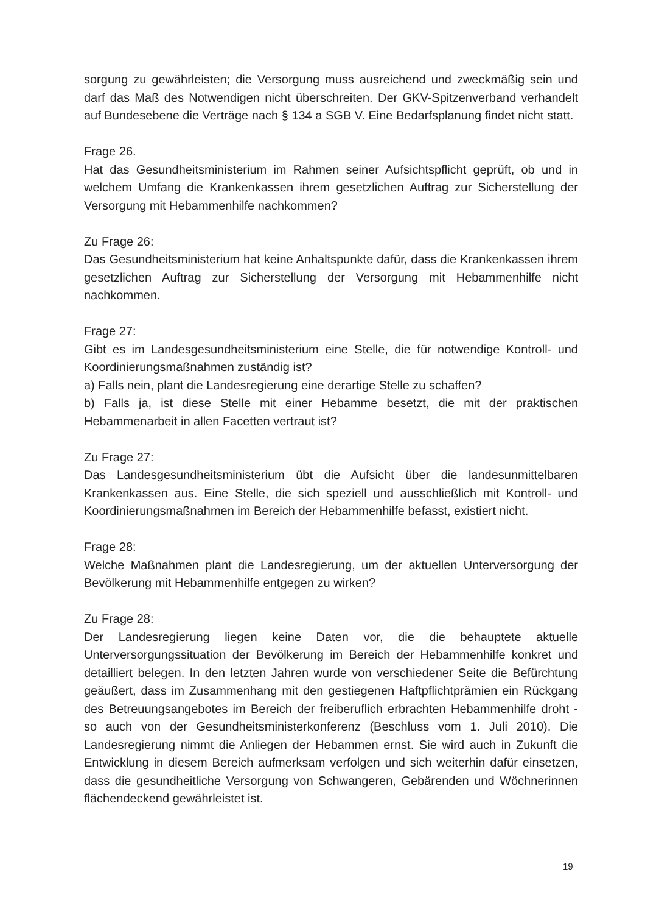sorgung zu gewährleisten; die Versorgung muss ausreichend und zweckmäßig sein und darf das Maß des Notwendigen nicht überschreiten. Der GKV-Spitzenverband verhandelt auf Bundesebene die Verträge nach § 134 a SGB V. Eine Bedarfsplanung findet nicht statt.
Frage 26.
Hat das Gesundheitsministerium im Rahmen seiner Aufsichtspflicht geprüft, ob und in welchem Umfang die Krankenkassen ihrem gesetzlichen Auftrag zur Sicherstellung der Versorgung mit Hebammenhilfe nachkommen?
Zu Frage 26:
Das Gesundheitsministerium hat keine Anhaltspunkte dafür, dass die Krankenkassen ihrem gesetzlichen Auftrag zur Sicherstellung der Versorgung mit Hebammenhilfe nicht nachkommen.
Frage 27:
Gibt es im Landesgesundheitsministerium eine Stelle, die für notwendige Kontroll- und Koordinierungsmaßnahmen zuständig ist?
a) Falls nein, plant die Landesregierung eine derartige Stelle zu schaffen?
b) Falls ja, ist diese Stelle mit einer Hebamme besetzt, die mit der praktischen Hebammenarbeit in allen Facetten vertraut ist?
Zu Frage 27:
Das Landesgesundheitsministerium übt die Aufsicht über die landesunmittelbaren Krankenkassen aus. Eine Stelle, die sich speziell und ausschließlich mit Kontroll- und Koordinierungsmaßnahmen im Bereich der Hebammenhilfe befasst, existiert nicht.
Frage 28:
Welche Maßnahmen plant die Landesregierung, um der aktuellen Unterversorgung der Bevölkerung mit Hebammenhilfe entgegen zu wirken?
Zu Frage 28:
Der Landesregierung liegen keine Daten vor, die die behauptete aktuelle Unterversorgungssituation der Bevölkerung im Bereich der Hebammenhilfe konkret und detailliert belegen. In den letzten Jahren wurde von verschiedener Seite die Befürchtung geäußert, dass im Zusammenhang mit den gestiegenen Haftpflichtprämien ein Rückgang des Betreuungsangebotes im Bereich der freiberuflich erbrachten Hebammenhilfe droht - so auch von der Gesundheitsministerkonferenz (Beschluss vom 1. Juli 2010). Die Landesregierung nimmt die Anliegen der Hebammen ernst. Sie wird auch in Zukunft die Entwicklung in diesem Bereich aufmerksam verfolgen und sich weiterhin dafür einsetzen, dass die gesundheitliche Versorgung von Schwangeren, Gebärenden und Wöchnerinnen flächendeckend gewährleistet ist.
19